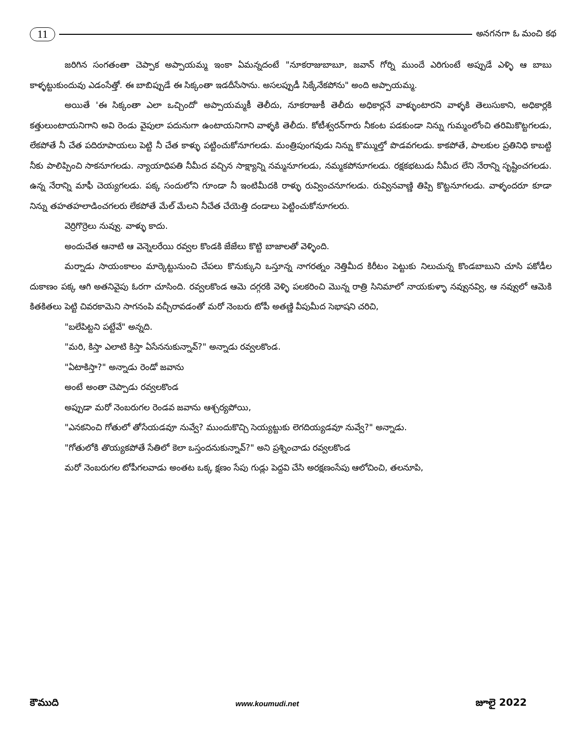11 అనగనగా ఓ మంచి కథ
జరిగిన సంగతంతా చెప్పాక అప్పాయమ్మ ఇంకా ఏమన్నదంటే "నూకరాజుబాబూ, జవాన్ గోర్ని ముందే ఎరిగుంటే అప్పుడే ఎళ్ళి ఆ బాబు కాళ్ళట్టుకుందువు ఎడంసేత్తో. ఈ బాబిప్పుడే ఈ సిక్కంతా ఇడదీసేసాను. అసలప్పుడీ సిక్కేనేకపోను" అంది అప్పాయమ్మ.
అయితే 'ఈ సిక్కంతా ఎలా ఒచ్చిందో' అప్పాయమ్మకీ తెలీదు, నూకరాజుకీ తెలీదు అధికార్లనే వాళ్ళుంటారని వాళ్ళకి తెలుసుకాని, అధికార్లకి కత్తులుంటాయనిగాని అవి రెండు వైపులా పదునుగా ఉంటాయనిగాని వాళ్ళకి తెలీదు. కోటీశ్వరన్‌గారు నీకంట పడకుండా నిన్ను గుమ్మంలోంచి తరిమికొట్టగలడు, లేకపోతే నీ చేత పదిరూపాయలు పెట్టి నీ చేత కాళ్ళు పట్టించుకోనూగలడు. మంత్రిపుంగవుడు నిన్ను కొమ్ముల్తో పొడవగలడు. కాకపోతే, పాలకుల ప్రతినిధి కాబట్టి నీకు పాలిప్పించి సాకనూగలడు. న్యాయాధిపతి నీమీద వచ్చిన సాక్ష్యాన్ని నమ్మనూగలడు, నమ్మకపోనూగలడు. రక్షకభటుడు నీమీద లేని నేరాన్ని సృష్టించగలడు. ఉన్న నేరాన్ని మాఫీ చెయ్యగలడు. పక్క సందులోని గూండా నీ ఇంటిమీదకి రాళ్ళు రువ్వించనూగలడు. రువ్వినవాణ్ణి తిప్పి కొట్టనూగలడు. వాళ్ళందరూ కూడా నిన్ను తహతహలాడించగలరు లేకపోతే మేల్ మేలని నీచేత చేయెత్తి దండాలు పెట్టించుకోనూగలరు.
వెర్రిగొర్రెలు నువ్వు. వాళ్ళు కాదు.
అందుచేత ఆనాటి ఆ వెన్నెలరేయి రవ్వల కొండకి జేజేలు కొట్టి బాజాలతో వెళ్ళింది.
మర్నాడు సాయంకాలం మార్కెట్టునుంచి చేపలు కొనుక్కుని ఒస్తూన్న నాగరత్నం నెత్తిమీద కిరీటం పెట్టుకు నిలుచున్న కొండబాబుని చూసి పకోడీల దుకాణం పక్క ఆగి అతనివైపు ఓరగా చూసింది. రవ్వలకొండ ఆమె దగ్గరకి వెళ్ళి పలకరించి మొన్న రాత్రి సినిమాలో నాయకుళ్ళా నవ్వునవ్వి, ఆ నవ్వులో ఆమెకి కితకితలు పెట్టి చివరకామెని సాగనంపి వచ్చీరావడంతో మరో నెంబరు టోపీ అతణ్ణి వీపుమీద సెభాషని చరిచి,
"బలేపిట్టని పట్టేవే" అన్నది.
"మరి, కిస్తా ఎలాటి కిస్తా ఏసేననుకున్నావ్?" అన్నాడు రవ్వలకొండ.
"ఏటాకిస్తా?" అన్నాడు రెండో జవాను
అంటే అంతా చెప్పాడు రవ్వలకొండ
అప్పుడా మరో నెంబరుగల రెండవ జవాను ఆశ్చర్యపోయి,
"ఎనకనించి గోతులో తోసేయడవూ నువ్వే? ముందుకొచ్చి సెయ్యట్టుకు లెగదియ్యడవూ నువ్వే?" అన్నాడు.
"గోతులోకి తొయ్యకపోతే సేతిలో కెలా ఒస్తందనుకున్నావ్?" అని ప్రశ్నించాడు రవ్వలకొండ
మరో నెంబరుగల టోపీగలవాడు అంతట ఒక్క క్షణం సేపు గుడ్లు పెద్దవి చేసి అరక్షణంసేపు ఆలోచించి, తలనూపి,
కౌముది www.koumudi.net జూలై 2022